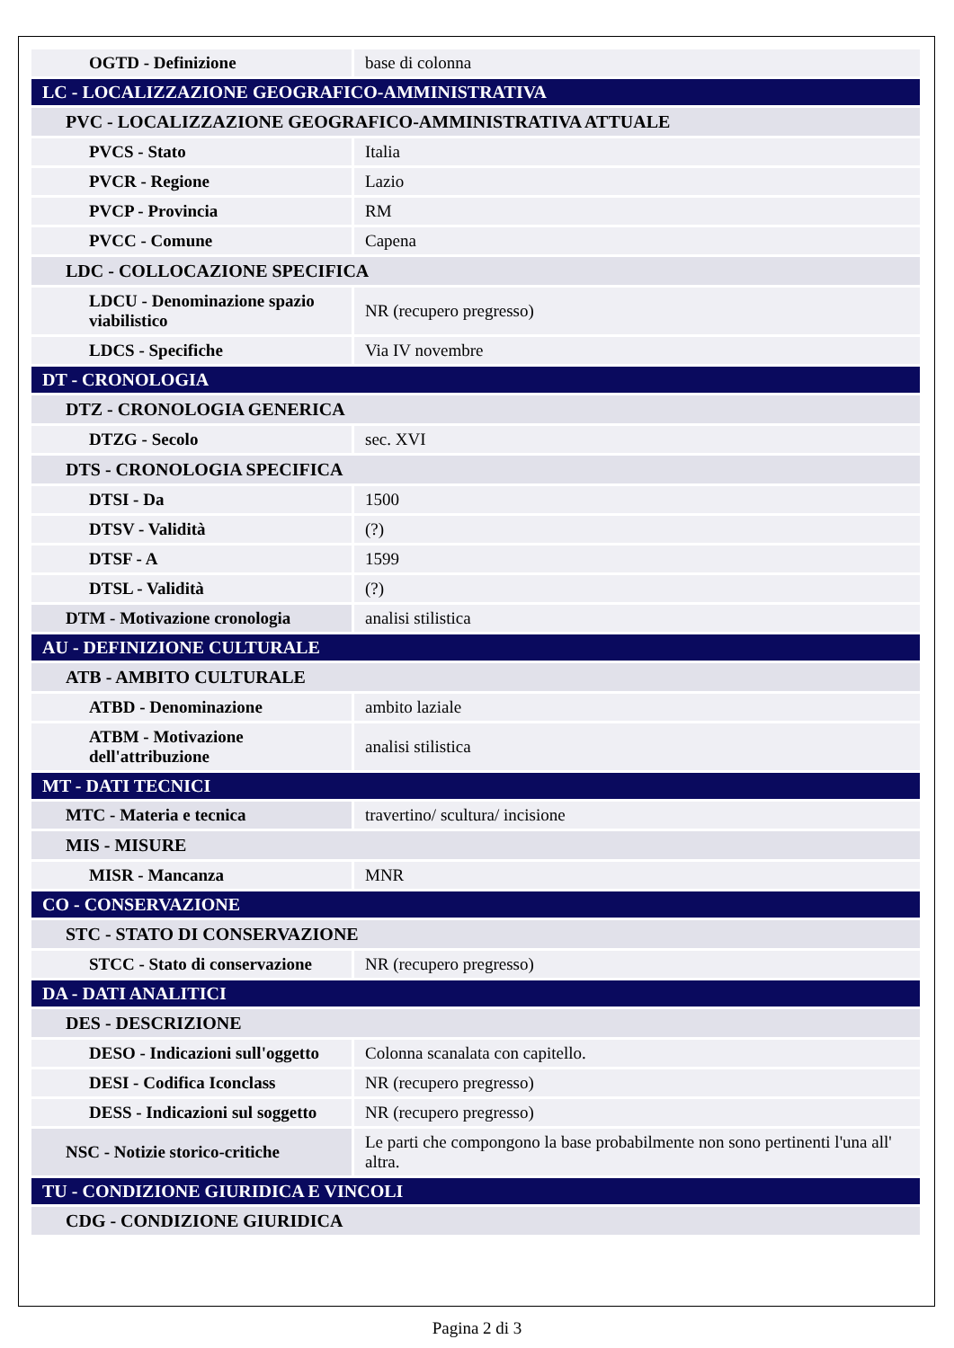| OGTD - Definizione | base di colonna |
| LC - LOCALIZZAZIONE GEOGRAFICO-AMMINISTRATIVA | |
| PVC - LOCALIZZAZIONE GEOGRAFICO-AMMINISTRATIVA ATTUALE | |
| PVCS - Stato | Italia |
| PVCR - Regione | Lazio |
| PVCP - Provincia | RM |
| PVCC - Comune | Capena |
| LDC - COLLOCAZIONE SPECIFICA | |
| LDCU - Denominazione spazio viabilistico | NR (recupero pregresso) |
| LDCS - Specifiche | Via IV novembre |
| DT - CRONOLOGIA | |
| DTZ - CRONOLOGIA GENERICA | |
| DTZG - Secolo | sec. XVI |
| DTS - CRONOLOGIA SPECIFICA | |
| DTSI - Da | 1500 |
| DTSV - Validità | (?) |
| DTSF - A | 1599 |
| DTSL - Validità | (?) |
| DTM - Motivazione cronologia | analisi stilistica |
| AU - DEFINIZIONE CULTURALE | |
| ATB - AMBITO CULTURALE | |
| ATBD - Denominazione | ambito laziale |
| ATBM - Motivazione dell'attribuzione | analisi stilistica |
| MT - DATI TECNICI | |
| MTC - Materia e tecnica | travertino/ scultura/ incisione |
| MIS - MISURE | |
| MISR - Mancanza | MNR |
| CO - CONSERVAZIONE | |
| STC - STATO DI CONSERVAZIONE | |
| STCC - Stato di conservazione | NR (recupero pregresso) |
| DA - DATI ANALITICI | |
| DES - DESCRIZIONE | |
| DESO - Indicazioni sull'oggetto | Colonna scanalata con capitello. |
| DESI - Codifica Iconclass | NR (recupero pregresso) |
| DESS - Indicazioni sul soggetto | NR (recupero pregresso) |
| NSC - Notizie storico-critiche | Le parti che compongono la base probabilmente non sono pertinenti l'una all' altra. |
| TU - CONDIZIONE GIURIDICA E VINCOLI | |
| CDG - CONDIZIONE GIURIDICA | |
Pagina 2 di 3